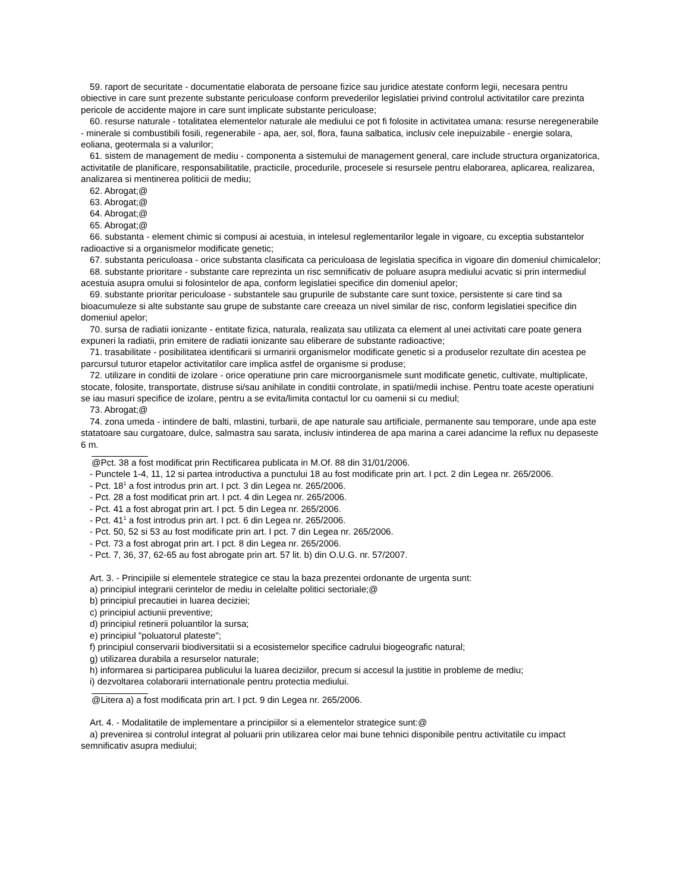59. raport de securitate - documentatie elaborata de persoane fizice sau juridice atestate conform legii, necesara pentru obiective in care sunt prezente substante periculoase conform prevederilor legislatiei privind controlul activitatilor care prezinta pericole de accidente majore in care sunt implicate substante periculoase;
60. resurse naturale - totalitatea elementelor naturale ale mediului ce pot fi folosite in activitatea umana: resurse neregenerabile - minerale si combustibili fosili, regenerabile - apa, aer, sol, flora, fauna salbatica, inclusiv cele inepuizabile - energie solara, eoliana, geotermala si a valurilor;
61. sistem de management de mediu - componenta a sistemului de management general, care include structura organizatorica, activitatile de planificare, responsabilitatile, practicile, procedurile, procesele si resursele pentru elaborarea, aplicarea, realizarea, analizarea si mentinerea politicii de mediu;
62. Abrogat;@
63. Abrogat;@
64. Abrogat;@
65. Abrogat;@
66. substanta - element chimic si compusi ai acestuia, in intelesul reglementarilor legale in vigoare, cu exceptia substantelor radioactive si a organismelor modificate genetic;
67. substanta periculoasa - orice substanta clasificata ca periculoasa de legislatia specifica in vigoare din domeniul chimicalelor;
68. substante prioritare - substante care reprezinta un risc semnificativ de poluare asupra mediului acvatic si prin intermediul acestuia asupra omului si folosintelor de apa, conform legislatiei specifice din domeniul apelor;
69. substante prioritar periculoase - substantele sau grupurile de substante care sunt toxice, persistente si care tind sa bioacumuleze si alte substante sau grupe de substante care creeaza un nivel similar de risc, conform legislatiei specifice din domeniul apelor;
70. sursa de radiatii ionizante - entitate fizica, naturala, realizata sau utilizata ca element al unei activitati care poate genera expuneri la radiatii, prin emitere de radiatii ionizante sau eliberare de substante radioactive;
71. trasabilitate - posibilitatea identificarii si urmaririi organismelor modificate genetic si a produselor rezultate din acestea pe parcursul tuturor etapelor activitatilor care implica astfel de organisme si produse;
72. utilizare in conditii de izolare - orice operatiune prin care microorganismele sunt modificate genetic, cultivate, multiplicate, stocate, folosite, transportate, distruse si/sau anihilate in conditii controlate, in spatii/medii inchise. Pentru toate aceste operatiuni se iau masuri specifice de izolare, pentru a se evita/limita contactul lor cu oamenii si cu mediul;
73. Abrogat;@
74. zona umeda - intindere de balti, mlastini, turbarii, de ape naturale sau artificiale, permanente sau temporare, unde apa este statatoare sau curgatoare, dulce, salmastra sau sarata, inclusiv intinderea de apa marina a carei adancime la reflux nu depaseste 6 m.
@Pct. 38 a fost modificat prin Rectificarea publicata in M.Of. 88 din 31/01/2006.
- Punctele 1-4, 11, 12 si partea introductiva a punctului 18 au fost modificate prin art. I pct. 2 din Legea nr. 265/2006.
- Pct. 18<sup>1</sup> a fost introdus prin art. I pct. 3 din Legea nr. 265/2006.
- Pct. 28 a fost modificat prin art. I pct. 4 din Legea nr. 265/2006.
- Pct. 41 a fost abrogat prin art. I pct. 5 din Legea nr. 265/2006.
- Pct. 41<sup>1</sup> a fost introdus prin art. I pct. 6 din Legea nr. 265/2006.
- Pct. 50, 52 si 53 au fost modificate prin art. I pct. 7 din Legea nr. 265/2006.
- Pct. 73 a fost abrogat prin art. I pct. 8 din Legea nr. 265/2006.
- Pct. 7, 36, 37, 62-65 au fost abrogate prin art. 57 lit. b) din O.U.G. nr. 57/2007.
Art. 3. - Principiile si elementele strategice ce stau la baza prezentei ordonante de urgenta sunt:
a) principiul integrarii cerintelor de mediu in celelalte politici sectoriale;@
b) principiul precautiei in luarea deciziei;
c) principiul actiunii preventive;
d) principiul retinerii poluantilor la sursa;
e) principiul "poluatorul plateste";
f) principiul conservarii biodiversitatii si a ecosistemelor specifice cadrului biogeografic natural;
g) utilizarea durabila a resurselor naturale;
h) informarea si participarea publicului la luarea deciziilor, precum si accesul la justitie in probleme de mediu;
i) dezvoltarea colaborarii internationale pentru protectia mediului.
@Litera a) a fost modificata prin art. I pct. 9 din Legea nr. 265/2006.
Art. 4. - Modalitatile de implementare a principiilor si a elementelor strategice sunt:@
a) prevenirea si controlul integrat al poluarii prin utilizarea celor mai bune tehnici disponibile pentru activitatile cu impact semnificativ asupra mediului;